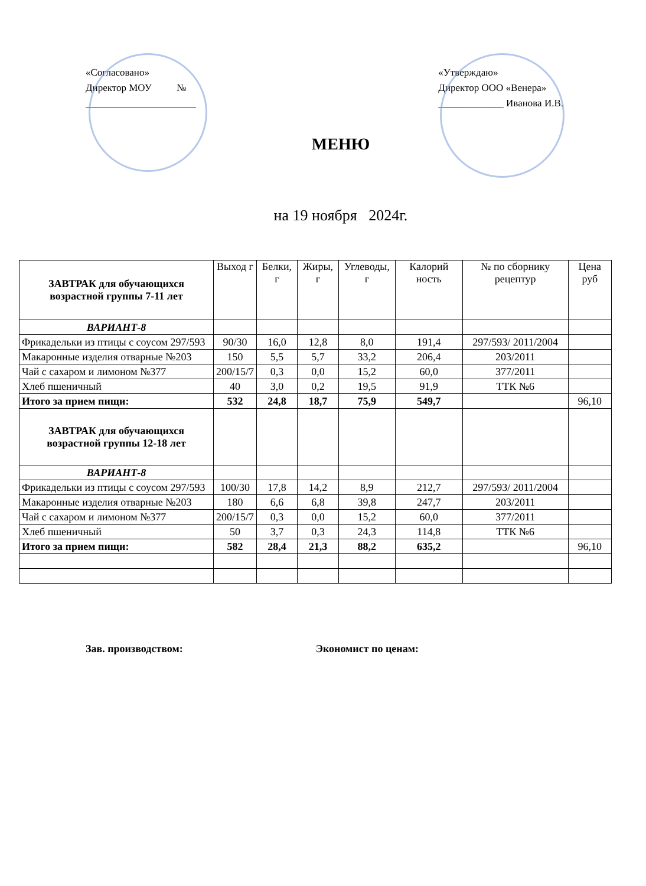«Согласовано»
Директор МОУ №
______________________
«Утверждаю»
Директор ООО «Венера»
_____________ Иванова И.В.
МЕНЮ
на 19 ноября 2024г.
| ЗАВТРАК для обучающихся возрастной группы 7-11 лет | Выход г | Белки, г | Жиры, г | Углеводы, г | Калорий ность | № по сборнику рецептур | Цена руб |
| --- | --- | --- | --- | --- | --- | --- | --- |
| ВАРИАНТ-8 | | | | | | | |
| Фрикадельки из птицы с соусом 297/593 | 90/30 | 16,0 | 12,8 | 8,0 | 191,4 | 297/593/ 2011/2004 | |
| Макаронные изделия отварные №203 | 150 | 5,5 | 5,7 | 33,2 | 206,4 | 203/2011 | |
| Чай с сахаром и лимоном №377 | 200/15/7 | 0,3 | 0,0 | 15,2 | 60,0 | 377/2011 | |
| Хлеб пшеничный | 40 | 3,0 | 0,2 | 19,5 | 91,9 | ТТК №6 | |
| Итого за прием пищи: | 532 | 24,8 | 18,7 | 75,9 | 549,7 | | 96,10 |
| ЗАВТРАК для обучающихся возрастной группы 12-18 лет | | | | | | | |
| ВАРИАНТ-8 | | | | | | | |
| Фрикадельки из птицы с соусом 297/593 | 100/30 | 17,8 | 14,2 | 8,9 | 212,7 | 297/593/ 2011/2004 | |
| Макаронные изделия отварные №203 | 180 | 6,6 | 6,8 | 39,8 | 247,7 | 203/2011 | |
| Чай с сахаром и лимоном №377 | 200/15/7 | 0,3 | 0,0 | 15,2 | 60,0 | 377/2011 | |
| Хлеб пшеничный | 50 | 3,7 | 0,3 | 24,3 | 114,8 | ТТК №6 | |
| Итого за прием пищи: | 582 | 28,4 | 21,3 | 88,2 | 635,2 | | 96,10 |
Зав. производством: Экономист по ценам: